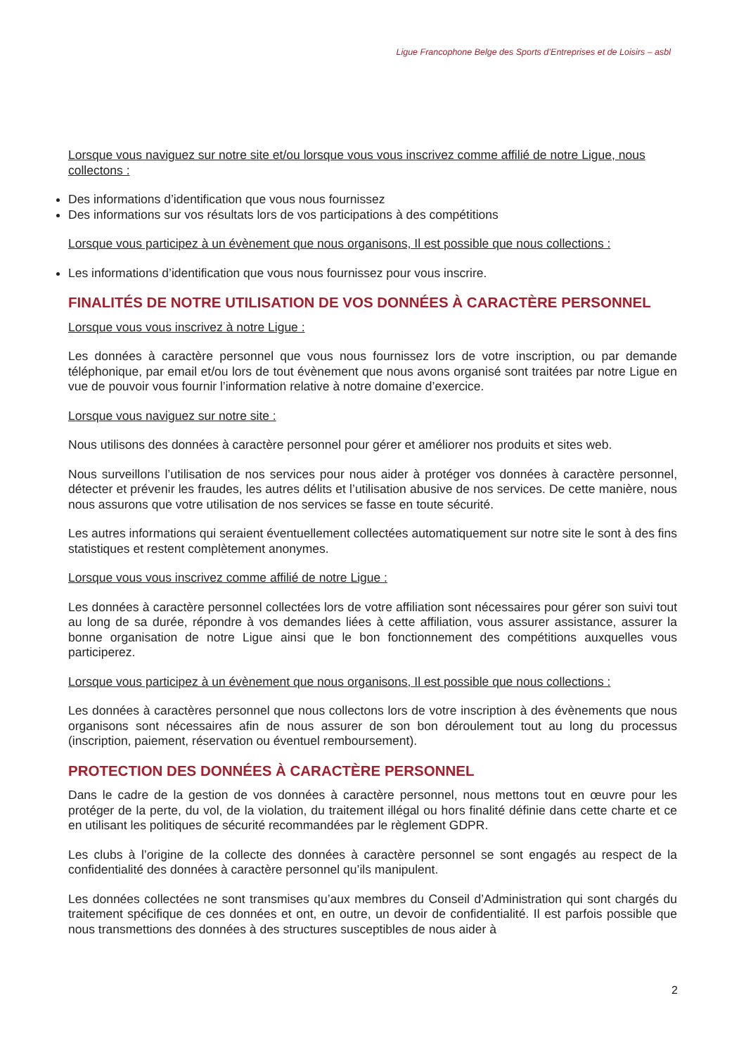Ligue Francophone Belge des Sports d’Entreprises et de Loisirs – asbl
Lorsque vous naviguez sur notre site et/ou lorsque vous vous inscrivez comme affilié de notre Ligue, nous collectons :
Des informations d’identification que vous nous fournissez
Des informations sur vos résultats lors de vos participations à des compétitions
Lorsque vous participez à un évènement que nous organisons, Il est possible que nous collections :
Les informations d’identification que vous nous fournissez pour vous inscrire.
FINALITÉS DE NOTRE UTILISATION DE VOS DONNÉES À CARACTÈRE PERSONNEL
Lorsque vous vous inscrivez à notre Ligue :
Les données à caractère personnel que vous nous fournissez lors de votre inscription, ou par demande téléphonique, par email et/ou lors de tout évènement que nous avons organisé sont traitées par notre Ligue en vue de pouvoir vous fournir l’information relative à notre domaine d’exercice.
Lorsque vous naviguez sur notre site :
Nous utilisons des données à caractère personnel pour gérer et améliorer nos produits et sites web.
Nous surveillons l’utilisation de nos services pour nous aider à protéger vos données à caractère personnel, détecter et prévenir les fraudes, les autres délits et l’utilisation abusive de nos services. De cette manière, nous nous assurons que votre utilisation de nos services se fasse en toute sécurité.
Les autres informations qui seraient éventuellement collectées automatiquement sur notre site le sont à des fins statistiques et restent complètement anonymes.
Lorsque vous vous inscrivez comme affilié de notre Ligue :
Les données à caractère personnel collectées lors de votre affiliation sont nécessaires pour gérer son suivi tout au long de sa durée, répondre à vos demandes liées à cette affiliation, vous assurer assistance, assurer la bonne organisation de notre Ligue ainsi que le bon fonctionnement des compétitions auxquelles vous participerez.
Lorsque vous participez à un évènement que nous organisons, Il est possible que nous collections :
Les données à caractères personnel que nous collectons lors de votre inscription à des évènements que nous organisons sont nécessaires afin de nous assurer de son bon déroulement tout au long du processus (inscription, paiement, réservation ou éventuel remboursement).
PROTECTION DES DONNÉES À CARACTÈRE PERSONNEL
Dans le cadre de la gestion de vos données à caractère personnel, nous mettons tout en œuvre pour les protéger de la perte, du vol, de la violation, du traitement illégal ou hors finalité définie dans cette charte et ce en utilisant les politiques de sécurité recommandées par le règlement GDPR.
Les clubs à l’origine de la collecte des données à caractère personnel se sont engagés au respect de la confidentialité des données à caractère personnel qu’ils manipulent.
Les données collectées ne sont transmises qu’aux membres du Conseil d’Administration qui sont chargés du traitement spécifique de ces données et ont, en outre, un devoir de confidentialité. Il est parfois possible que nous transmettions des données à des structures susceptibles de nous aider à
2